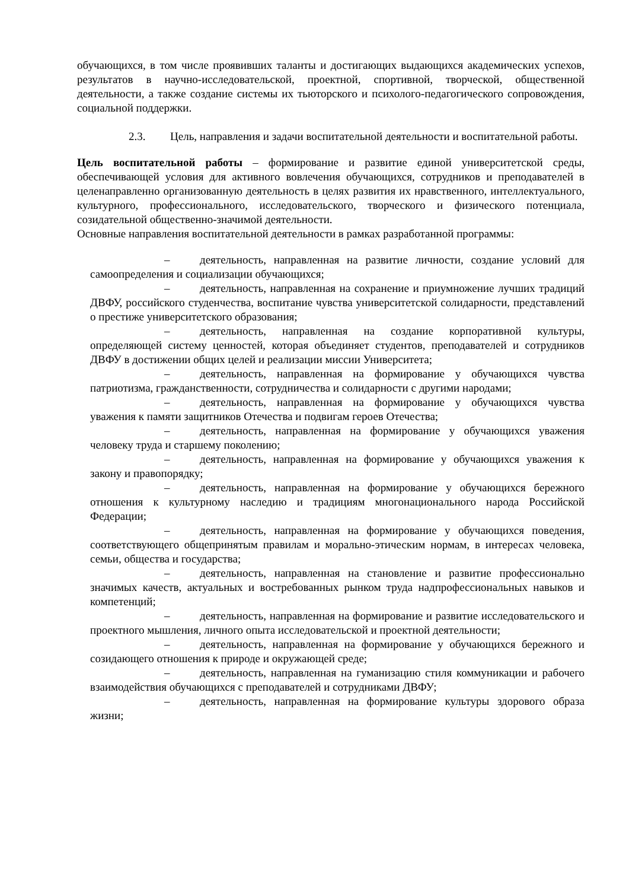обучающихся, в том числе проявивших таланты и достигающих выдающихся академических успехов, результатов в научно-исследовательской, проектной, спортивной, творческой, общественной деятельности, а также создание системы их тьюторского и психолого-педагогического сопровождения, социальной поддержки.
2.3. Цель, направления и задачи воспитательной деятельности и воспитательной работы.
Цель воспитательной работы – формирование и развитие единой университетской среды, обеспечивающей условия для активного вовлечения обучающихся, сотрудников и преподавателей в целенаправленно организованную деятельность в целях развития их нравственного, интеллектуального, культурного, профессионального, исследовательского, творческого и физического потенциала, созидательной общественно-значимой деятельности.
Основные направления воспитательной деятельности в рамках разработанной программы:
– деятельность, направленная на развитие личности, создание условий для самоопределения и социализации обучающихся;
– деятельность, направленная на сохранение и приумножение лучших традиций ДВФУ, российского студенчества, воспитание чувства университетской солидарности, представлений о престиже университетского образования;
– деятельность, направленная на создание корпоративной культуры, определяющей систему ценностей, которая объединяет студентов, преподавателей и сотрудников ДВФУ в достижении общих целей и реализации миссии Университета;
– деятельность, направленная на формирование у обучающихся чувства патриотизма, гражданственности, сотрудничества и солидарности с другими народами;
– деятельность, направленная на формирование у обучающихся чувства уважения к памяти защитников Отечества и подвигам героев Отечества;
– деятельность, направленная на формирование у обучающихся уважения человеку труда и старшему поколению;
– деятельность, направленная на формирование у обучающихся уважения к закону и правопорядку;
– деятельность, направленная на формирование у обучающихся бережного отношения к культурному наследию и традициям многонационального народа Российской Федерации;
– деятельность, направленная на формирование у обучающихся поведения, соответствующего общепринятым правилам и морально-этическим нормам, в интересах человека, семьи, общества и государства;
– деятельность, направленная на становление и развитие профессионально значимых качеств, актуальных и востребованных рынком труда надпрофессиональных навыков и компетенций;
– деятельность, направленная на формирование и развитие исследовательского и проектного мышления, личного опыта исследовательской и проектной деятельности;
– деятельность, направленная на формирование у обучающихся бережного и созидающего отношения к природе и окружающей среде;
– деятельность, направленная на гуманизацию стиля коммуникации и рабочего взаимодействия обучающихся с преподавателей и сотрудниками ДВФУ;
– деятельность, направленная на формирование культуры здорового образа жизни;